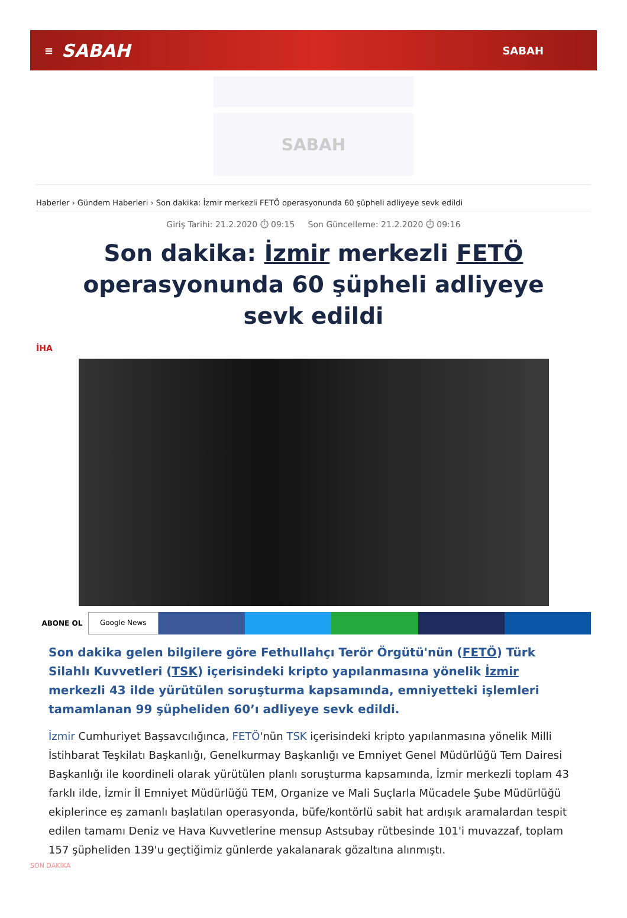≡ SABAH SABAH
SABAH
Haberler › Gündem Haberleri › Son dakika: İzmir merkezli FETÖ operasyonunda 60 şüpheli adliyeye sevk edildi
Giriş Tarihi: 21.2.2020 ⏱ 09:15 Son Güncelleme: 21.2.2020 ⏱ 09:16
Son dakika: İzmir merkezli FETÖ operasyonunda 60 şüpheli adliyeye sevk edildi
İHA
ABONE OL Google News
Son dakika gelen bilgilere göre Fethullahçı Terör Örgütü'nün (FETÖ) Türk Silahlı Kuvvetleri (TSK) içerisindeki kripto yapılanmasına yönelik İzmir merkezli 43 ilde yürütülen soruşturma kapsamında, emniyetteki işlemleri tamamlanan 99 şüpheliden 60’ı adliyeye sevk edildi.
İzmir Cumhuriyet Başsavcılığınca, FETÖ'nün TSK içerisindeki kripto yapılanmasına yönelik Milli İstihbarat Teşkilatı Başkanlığı, Genelkurmay Başkanlığı ve Emniyet Genel Müdürlüğü Tem Dairesi Başkanlığı ile koordineli olarak yürütülen planlı soruşturma kapsamında, İzmir merkezli toplam 43 farklı ilde, İzmir İl Emniyet Müdürlüğü TEM, Organize ve Mali Suçlarla Mücadele Şube Müdürlüğü ekiplerince eş zamanlı başlatılan operasyonda, büfe/kontörlü sabit hat ardışık aramalardan tespit edilen tamamı Deniz ve Hava Kuvvetlerine mensup Astsubay rütbesinde 101'i muvazzaf, toplam 157 şüpheliden 139'u geçtiğimiz günlerde yakalanarak gözaltına alınmıştı.
SON DAKİKA